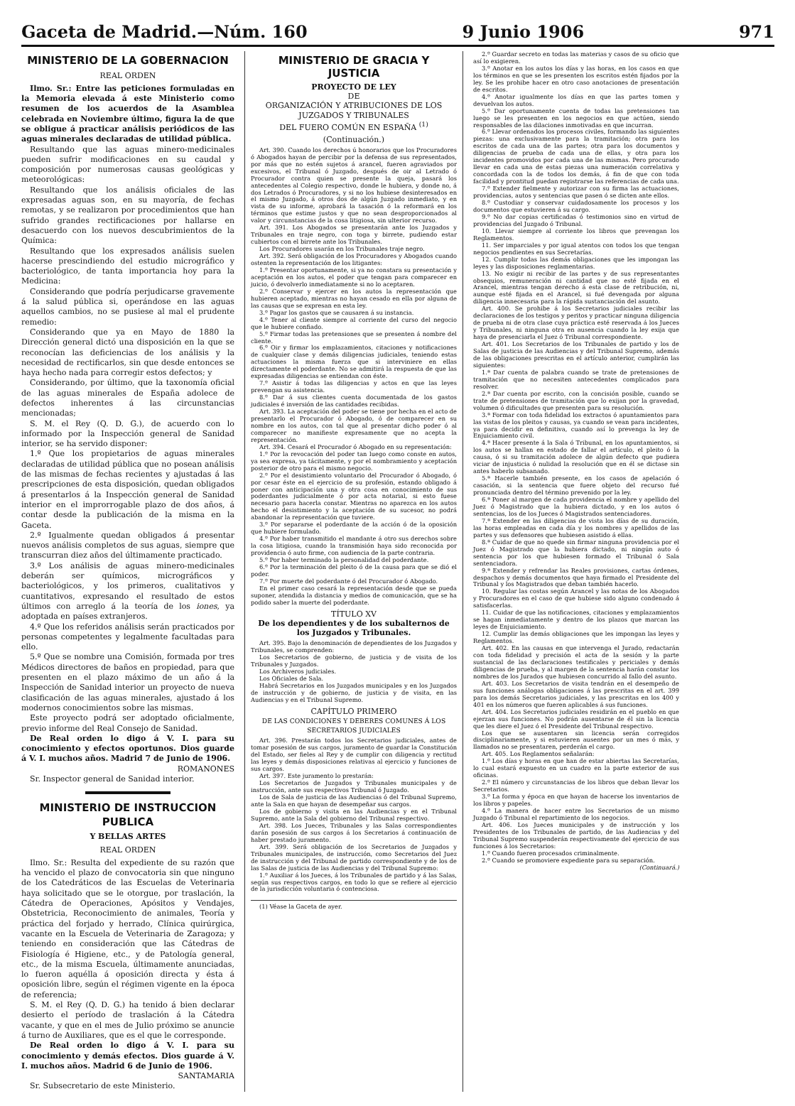Gaceta de Madrid.—Núm. 160 9 Junio 1906 971
MINISTERIO DE LA GOBERNACION
REAL ORDEN
Ilmo. Sr.: Entre las peticiones formuladas en la Memoria elevada á este Ministerio como resumen de los acuerdos de la Asamblea celebrada en Noviembre último, figura la de que se obligue á practicar análisis periódicos de las aguas minerales declaradas de utilidad pública.
Resultando que las aguas minero-medicinales pueden sufrir modificaciones en su caudal y composición por numerosas causas geológicas y meteorológicas:
Resultando que los análisis oficiales de las expresadas aguas son, en su mayoría, de fechas remotas, y se realizaron por procedimientos que han sufrido grandes rectificaciones por hallarse en desacuerdo con los nuevos descubrimientos de la Química:
Resultando que los expresados análisis suelen hacerse prescindiendo del estudio micrográfico y bacteriológico, de tanta importancia hoy para la Medicina:
Considerando que podría perjudicarse gravemente á la salud pública si, operándose en las aguas aquellos cambios, no se pusiese al mal el prudente remedio:
Considerando que ya en Mayo de 1880 la Dirección general dictó una disposición en la que se reconocían las deficiencias de los análisis y la necesidad de rectificarlos, sin que desde entonces se haya hecho nada para corregir estos defectos; y
Considerando, por último, que la taxonomía oficial de las aguas minerales de España adolece de defectos inherentes á las circunstancias mencionadas;
S. M. el Rey (Q. D. G.), de acuerdo con lo informado por la Inspección general de Sanidad interior, se ha servido disponer:
1.º Que los propietarios de aguas minerales declaradas de utilidad pública que no posean análisis de las mismas de fechas recientes y ajustadas á las prescripciones de esta disposición, quedan obligados á presentarlos á la Inspección general de Sanidad interior en el improrrogable plazo de dos años, á contar desde la publicación de la misma en la Gaceta.
2.º Igualmente quedan obligados á presentar nuevos análisis completos de sus aguas, siempre que transcurran diez años del últimamente practicado.
3.º Los análisis de aguas minero-medicinales deberán ser químicos, micrográficos y bacteriológicos, y los primeros, cualitativos y cuantitativos, expresando el resultado de estos últimos con arreglo á la teoría de los iones, ya adoptada en países extranjeros.
4.º Que los referidos análisis serán practicados por personas competentes y legalmente facultadas para ello.
5.º Que se nombre una Comisión, formada por tres Médicos directores de baños en propiedad, para que presenten en el plazo máximo de un año á la Inspección de Sanidad interior un proyecto de nueva clasificación de las aguas minerales, ajustado á los modernos conocimientos sobre las mismas.
Este proyecto podrá ser adoptado oficialmente, previo informe del Real Consejo de Sanidad.
De Real orden lo digo á V. I. para su conocimiento y efectos oportunos. Dios guarde á V. I. muchos años. Madrid 7 de Junio de 1906.
ROMANONES
Sr. Inspector general de Sanidad interior.
MINISTERIO DE INSTRUCCION PUBLICA
Y BELLAS ARTES
REAL ORDEN
Ilmo. Sr.: Resulta del expediente de su razón que ha vencido el plazo de convocatoria sin que ninguno de los Catedráticos de las Escuelas de Veterinaria haya solicitado que se le otorgue, por traslación, la Cátedra de Operaciones, Apósitos y Vendajes, Obstetricia, Reconocimiento de animales, Teoría y práctica del forjado y herrado, Clínica quirúrgica, vacante en la Escuela de Veterinaria de Zaragoza; y teniendo en consideración que las Cátedras de Fisiología é Higiene, etc., y de Patología general, etc., de la misma Escuela, últimamente anunciadas, lo fueron aquélla á oposición directa y ésta á oposición libre, según el régimen vigente en la época de referencia;
S. M. el Rey (Q. D. G.) ha tenido á bien declarar desierto el período de traslación á la Cátedra vacante, y que en el mes de Julio próximo se anuncie á turno de Auxiliares, que es el que le corresponde.
De Real orden lo digo á V. I. para su conocimiento y demás efectos. Dios guarde á V. I. muchos años. Madrid 6 de Junio de 1906.
SANTAMARIA
Sr. Subsecretario de este Ministerio.
MINISTERIO DE GRACIA Y JUSTICIA
PROYECTO DE LEY
DE
ORGANIZACIÓN Y ATRIBUCIONES DE LOS JUZGADOS Y TRIBUNALES
DEL FUERO COMÚN EN ESPAÑA <sup>(1)</sup>
(Continuación.)
Art. 390. Cuando los derechos ú honorarios que los Procuradores ó Abogados hayan de percibir por la defensa de sus representados, por más que no estén sujetos á arancel, fueren agraviados por excesivos, el Tribunal ó Juzgado, después de oir al Letrado ó Procurador contra quien se presente la queja, pasará los antecedentes al Colegio respectivo, donde le hubiera, y donde no, á dos Letrados ó Procuradores, y si no los hubiese desinteresados en el mismo Juzgado, á otros dos de algún Juzgado inmediato, y en vista de su informe, aprobará la tasación ó la reformará en los términos que estime justos y que no sean desproporcionados al valor y circunstancias de la cosa litigiosa, sin ulterior recurso.
Art. 391. Los Abogados se presentarán ante los Juzgados y Tribunales en traje negro, con toga y birrete, pudiendo estar cubiertos con el birrete ante los Tribunales.
Los Procuradores usarán en los Tribunales traje negro.
Art. 392. Será obligación de los Procuradores y Abogados cuando ostenten la representación de los litigantes:
1.º Presentar oportunamente, si ya no constara su presentación y aceptación en los autos, el poder que tengan para comparecer en juicio, ó devolverlo inmediatamente si no lo aceptaren.
2.º Conservar y ejercer en los autos la representación que hubieren aceptado, mientras no hayan cesado en ella por alguna de las causas que se expresan en esta ley.
3.º Pagar los gastos que se causaren á su instancia.
4.º Tener al cliente siempre al corriente del curso del negocio que le hubiere confiado.
5.º Firmar todas las pretensiones que se presenten á nombre del cliente.
6.º Oir y firmar los emplazamientos, citaciones y notificaciones de cualquier clase y demás diligencias judiciales, teniendo estas actuaciones la misma fuerza que si interviniere en ellas directamente el poderdante. No se admitirá la respuesta de que las expresadas diligencias se entiendan con éste.
7.º Asistir á todas las diligencias y actos en que las leyes prevengan su asistencia.
8.º Dar á sus clientes cuenta documentada de los gastos judiciales é inversión de las cantidades recibidas.
Art. 393. La aceptación del poder se tiene por hecha en el acto de presentarlo el Procurador ó Abogado, ó de comparecer en su nombre en los autos, con tal que al presentar dicho poder ó al comparecer no manifieste expresamente que no acepta la representación.
Art. 394. Cesará el Procurador ó Abogado en su representación:
1.º Por la revocación del poder tan luego como conste en autos, ya sea expresa, ya tácitamente, y por el nombramiento y aceptación posterior de otro para el mismo negocio.
2.º Por el desistimiento voluntario del Procurador ó Abogado, ó por cesar éste en el ejercicio de su profesión, estando obligado á poner con anticipación una y otra cosa en conocimiento de sus poderdantes judicialmente ó por acta notarial, si esto fuese necesario para hacerla constar. Mientras no aparezca en los autos hecho el desistimiento y la aceptación de su sucesor, no podrá abandonar la representación que tuviere.
3.º Por separarse el poderdante de la acción ó de la oposición que hubiere formulado.
4.º Por haber transmitido el mandante á otro sus derechos sobre la cosa litigiosa, cuando la transmisión haya sido reconocida por providencia ó auto firme, con audiencia de la parte contraria.
5.º Por haber terminado la personalidad del poderdante.
6.º Por la terminación del pleito ó de la causa para que se dió el poder.
7.º Por muerte del poderdante ó del Procurador ó Abogado.
En el primer caso cesará la representación desde que se pueda suponer, atendida la distancia y medios de comunicación, que se ha podido saber la muerte del poderdante.
TÍTULO XV
De los dependientes y de los subalternos de los Juzgados y Tribunales.
Art. 395. Bajo la denominación de dependientes de los Juzgados y Tribunales, se comprenden:
Los Secretarios de gobierno, de justicia y de visita de los Tribunales y Juzgados.
Los Archiveros judiciales.
Los Oficiales de Sala.
Habrá Secretarios en los Juzgados municipales y en los Juzgados de instrucción y de gobierno, de justicia y de visita, en las Audiencias y en el Tribunal Supremo.
CAPÍTULO PRIMERO
DE LAS CONDICIONES Y DEBERES COMUNES Á LOS SECRETARIOS JUDICIALES
Art. 396. Prestarán todos los Secretarios judiciales, antes de tomar posesión de sus cargos, juramento de guardar la Constitución del Estado, ser fieles al Rey y de cumplir con diligencia y rectitud las leyes y demás disposiciones relativas al ejercicio y funciones de sus cargos.
Art. 397. Este juramento lo prestarán:
Los Secretarios de Juzgados y Tribunales municipales y de instrucción, ante sus respectivos Tribunal ó Juzgado.
Los de Sala de justicia de las Audiencias ó del Tribunal Supremo, ante la Sala en que hayan de desempeñar sus cargos.
Los de gobierno y visita en las Audiencias y en el Tribunal Supremo, ante la Sala del gobierno del Tribunal respectivo.
Art. 398. Los Jueces, Tribunales y las Salas correspondientes darán posesión de sus cargos á los Secretarios á continuación de haber prestado juramento.
Art. 399. Será obligación de los Secretarios de Juzgados y Tribunales municipales, de instrucción, como Secretarios del Juez de instrucción y del Tribunal de partido correspondiente y de los de las Salas de justicia de las Audiencias y del Tribunal Supremo:
1.º Auxiliar á los Jueces, á los Tribunales de partido y á las Salas, según sus respectivos cargos, en todo lo que se refiere al ejercicio de la jurisdicción voluntaria ó contenciosa.
(1) Véase la Gaceta de ayer.
2.º Guardar secreto en todas las materias y casos de su oficio que así lo exigieren.
3.º Anotar en los autos los días y las horas, en los casos en que los términos en que se les presenten los escritos estén fijados por la ley. Se les prohibe hacer en otro caso anotaciones de presentación de escritos.
4.º Anotar igualmente los días en que las partes tomen y devuelvan los autos.
5.º Dar oportunamente cuenta de todas las pretensiones tan luego se les presenten en los negocios en que actúen, siendo responsables de las dilaciones inmotivadas en que incurran.
6.º Llevar ordenados los procesos civiles, formando las siguientes piezas: una exclusivamente para la tramitación; otra para los escritos de cada una de las partes; otra para los documentos y diligencias de prueba de cada una de ellas, y otra para los incidentes promovidos por cada una de las mismas. Pero procurado llevar en cada una de estas piezas una numeración correlativa y concordada con la de todos los demás, á fin de que con toda facilidad y prontitud puedan registrarse las referencias de cada una.
7.º Extender fielmente y autorizar con su firma las actuaciones, providencias, autos y sentencias que pasen ó se dicten ante ellos.
8.º Custodiar y conservar cuidadosamente los procesos y los documentos que estuvieren á su cargo.
9.º No dar copias certificadas ó testimonios sino en virtud de providencias del Juzgado ó Tribunal.
10. Llevar siempre al corriente los libros que prevengan los Reglamentos.
11. Ser imparciales y por igual atentos con todos los que tengan negocios pendientes en sus Secretarías.
12. Cumplir todas las demás obligaciones que les impongan las leyes y las disposiciones reglamentarias.
13. No exigir ni recibir de las partes y de sus representantes obsequios, remuneración ni cantidad que no esté fijada en el Arancel, mientras tengan derecho á esta clase de retribución, ni, aunque esté fijada en el Arancel, si fué devengada por alguna diligencia innecesaria para la rápida sustanciación del asunto.
Art. 400. Se prohibe á los Secretarios judiciales recibir las declaraciones de los testigos y peritos y practicar ninguna diligencia de prueba ni de otra clase cuya práctica esté reservada á los Jueces y Tribunales, ni ninguna otra en ausencia cuando la ley exija que haya de presenciarla el Juez ó Tribunal correspondiente.
Art. 401. Los Secretarios de los Tribunales de partido y los de Salas de justicia de las Audiencias y del Tribunal Supremo, además de las obligaciones prescritas en el artículo anterior, cumplirán las siguientes:
1.ª Dar cuenta de palabra cuando se trate de pretensiones de tramitación que no necesiten antecedentes complicados para resolver.
2.ª Dar cuenta por escrito, con la concisión posible, cuando se trate de pretensiones de tramitación que lo exijan por la gravedad, volumen ó dificultades que presenten para su resolución.
3.ª Formar con toda fidelidad los extractos ó apuntamientos para las vistas de los pleitos y causas, ya cuando se vean para incidentes, ya para decidir en definitiva, cuando así lo prevenga la ley de Enjuiciamiento civil.
4.ª Hacer presente á la Sala ó Tribunal, en los apuntamientos, si los autos se hallan en estado de fallar el artículo, el pleito ó la causa, ó si su tramitación adolece de algún defecto que pudiera viciar de injusticia ó nulidad la resolución que en él se dictase sin antes haberlo subsanado.
5.ª Hacerle también presente, en los casos de apelación ó casación, si la sentencia que fuere objeto del recurso fué pronunciada dentro del término prevenido por la ley.
6.ª Poner al margen de cada providencia el nombre y apellido del Juez ó Magistrado que la hubiera dictado, y en los autos ó sentencias, los de los Jueces ó Magistrados sentenciadores.
7.ª Extender en las diligencias de vista los días de su duración, las horas empleadas en cada día y los nombres y apellidos de las partes y sus defensores que hubiesen asistido á ellas.
8.ª Cuidar de que no quede sin firmar ninguna providencia por el Juez ó Magistrado que la hubiera dictado, ni ningún auto ó sentencia por los que hubiesen formado el Tribunal ó Sala sentenciadora.
9.ª Extender y refrendar las Reales provisiones, cartas órdenes, despachos y demás documentos que haya firmado el Presidente del Tribunal y los Magistrados que deban también hacerlo.
10. Regular las costas según Arancel y las notas de los Abogados y Procuradores en el caso de que hubiese sido alguno condenado á satisfacerlas.
11. Cuidar de que las notificaciones, citaciones y emplazamientos se hagan inmediatamente y dentro de los plazos que marcan las leyes de Enjuiciamiento.
12. Cumplir las demás obligaciones que les impongan las leyes y Reglamentos.
Art. 402. En las causas en que intervenga el Jurado, redactarán con toda fidelidad y precisión el acta de la sesión y la parte sustancial de las declaraciones testificales y periciales y demás diligencias de prueba, y al margen de la sentencia harán constar los nombres de los Jurados que hubiesen concurrido al fallo del asunto.
Art. 403. Los Secretarios de visita tendrán en el desempeño de sus funciones análogas obligaciones á las prescritas en el art. 399 para los demás Secretarios judiciales, y las prescritas en los 400 y 401 en los números que fueren aplicables á sus funciones.
Art. 404. Los Secretarios judiciales residirán en el pueblo en que ejerzan sus funciones. No podrán ausentarse de él sin la licencia que les diere el Juez ó el Presidente del Tribunal respectivo.
Los que se ausentaren sin licencia serán corregidos disciplinariamente, y si estuvieren ausentes por un mes ó más, y llamados no se presentaren, perderán el cargo.
Art. 405. Los Reglamentos señalarán:
1.º Los días y horas en que han de estar abiertas las Secretarías, lo cual estará expuesto en un cuadro en la parte exterior de sus oficinas.
2.º El número y circunstancias de los libros que deban llevar los Secretarios.
3.º La forma y época en que hayan de hacerse los inventarios de los libros y papeles.
4.º La manera de hacer entre los Secretarios de un mismo Juzgado ó Tribunal el repartimiento de los negocios.
Art. 406. Los Jueces municipales y de instrucción y los Presidentes de los Tribunales de partido, de las Audiencias y del Tribunal Supremo suspenderán respectivamente del ejercicio de sus funciones á los Secretarios:
1.º Cuando fueren procesados criminalmente.
2.º Cuando se promoviere expediente para su separación.
(Continuará.)